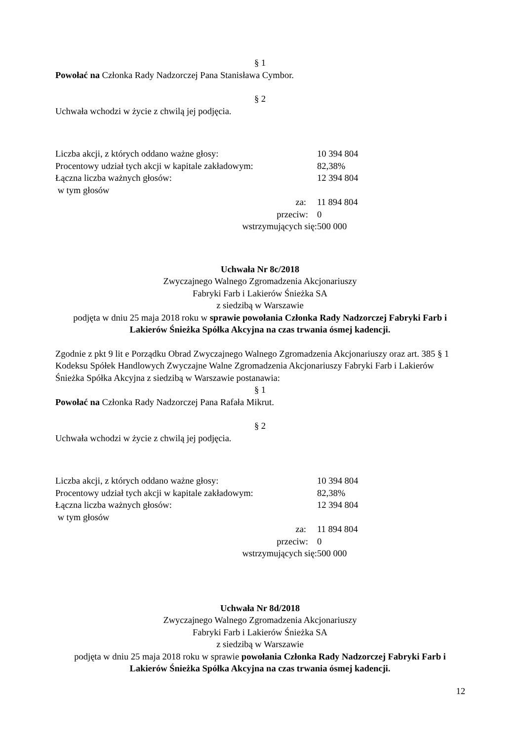§ 1
Powołać na Członka Rady Nadzorczej Pana Stanisława Cymbor.
§ 2
Uchwała wchodzi w życie z chwilą jej podjęcia.
| Liczba akcji, z których oddano ważne głosy: | 10 394 804 |
| Procentowy udział tych akcji w kapitale zakładowym: | 82,38% |
| Łączna liczba ważnych głosów: | 12 394 804 |
| w tym głosów | |
| za: | 11 894 804 |
| przeciw: | 0 |
| wstrzymujących się: | 500 000 |
Uchwała Nr 8c/2018
Zwyczajnego Walnego Zgromadzenia Akcjonariuszy
Fabryki Farb i Lakierów Śnieżka SA
z siedzibą w Warszawie
podjęta w dniu 25 maja 2018 roku w sprawie powołania Członka Rady Nadzorczej Fabryki Farb i Lakierów Śnieżka Spółka Akcyjna na czas trwania ósmej kadencji.
Zgodnie z pkt 9 lit e Porządku Obrad Zwyczajnego Walnego Zgromadzenia Akcjonariuszy oraz art. 385 § 1 Kodeksu Spółek Handlowych Zwyczajne Walne Zgromadzenia Akcjonariuszy Fabryki Farb i Lakierów Śnieżka Spółka Akcyjna z siedzibą w Warszawie postanawia:
§ 1
Powołać na Członka Rady Nadzorczej Pana Rafała Mikrut.
§ 2
Uchwała wchodzi w życie z chwilą jej podjęcia.
| Liczba akcji, z których oddano ważne głosy: | 10 394 804 |
| Procentowy udział tych akcji w kapitale zakładowym: | 82,38% |
| Łączna liczba ważnych głosów: | 12 394 804 |
| w tym głosów | |
| za: | 11 894 804 |
| przeciw: | 0 |
| wstrzymujących się: | 500 000 |
Uchwała Nr 8d/2018
Zwyczajnego Walnego Zgromadzenia Akcjonariuszy
Fabryki Farb i Lakierów Śnieżka SA
z siedzibą w Warszawie
podjęta w dniu 25 maja 2018 roku w sprawie powołania Członka Rady Nadzorczej Fabryki Farb i Lakierów Śnieżka Spółka Akcyjna na czas trwania ósmej kadencji.
12